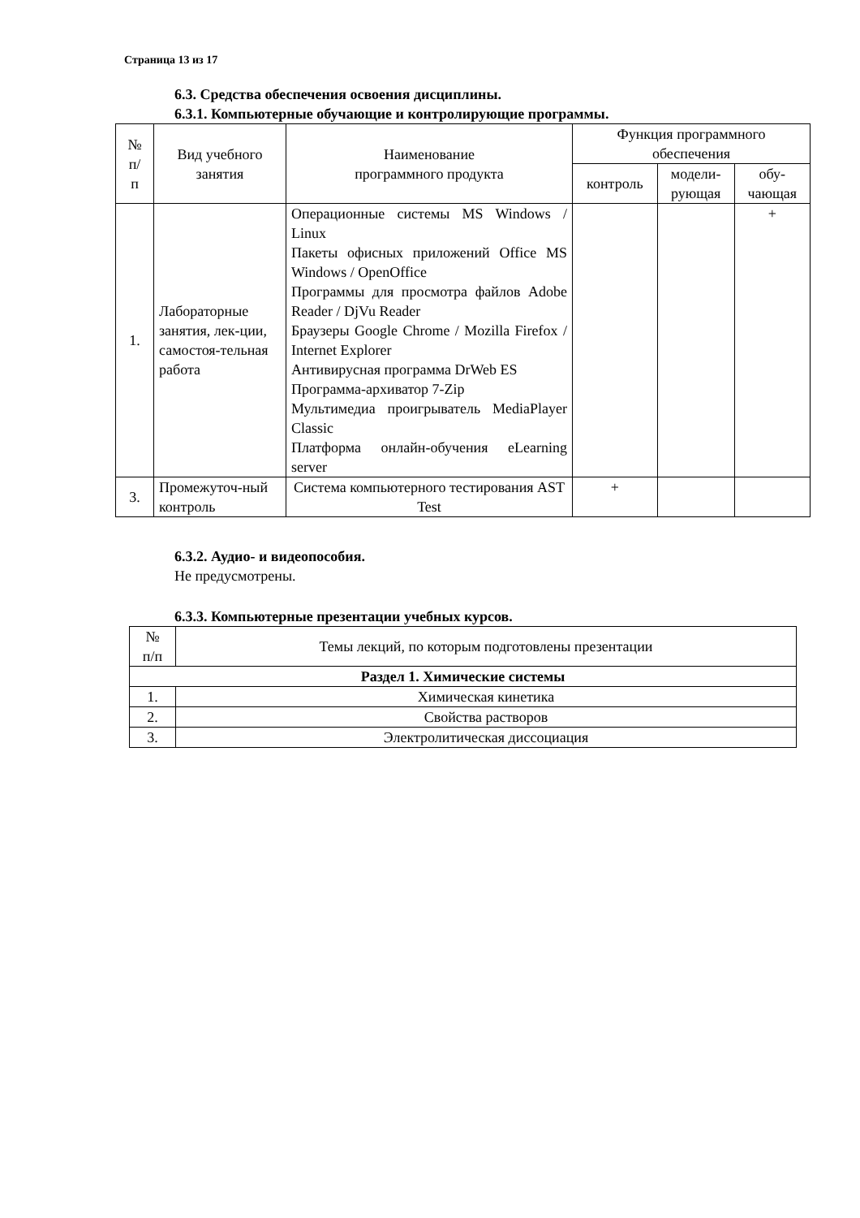Страница 13 из 17
6.3. Средства обеспечения освоения дисциплины.
6.3.1. Компьютерные обучающие и контролирующие программы.
| № п/ п | Вид учебного занятия | Наименование программного продукта | Функция программного обеспечения | | |
| --- | --- | --- | --- | --- | --- |
| | | | контроль | модели- рующая | обу- чающая |
| 1. | Лабораторные занятия, лек-ции, самостоя-тельная работа | Операционные системы MS Windows / Linux Пакеты офисных приложений Office MS Windows / OpenOffice Программы для просмотра файлов Adobe Reader / DjVu Reader Браузеры Google Chrome / Mozilla Firefox / Internet Explorer Антивирусная программа DrWeb ES Программа-архиватор 7-Zip Мультимедиа проигрыватель MediaPlayer Classic Платформа онлайн-обучения eLearning server | | | + |
| 3. | Промежуточ-ный контроль | Система компьютерного тестирования AST Test | + | | |
6.3.2. Аудио- и видеопособия.
Не предусмотрены.
6.3.3. Компьютерные презентации учебных курсов.
| № п/п | Темы лекций, по которым подготовлены презентации |
| --- | --- |
| Раздел 1. Химические системы | |
| 1. | Химическая кинетика |
| 2. | Свойства растворов |
| 3. | Электролитическая диссоциация |